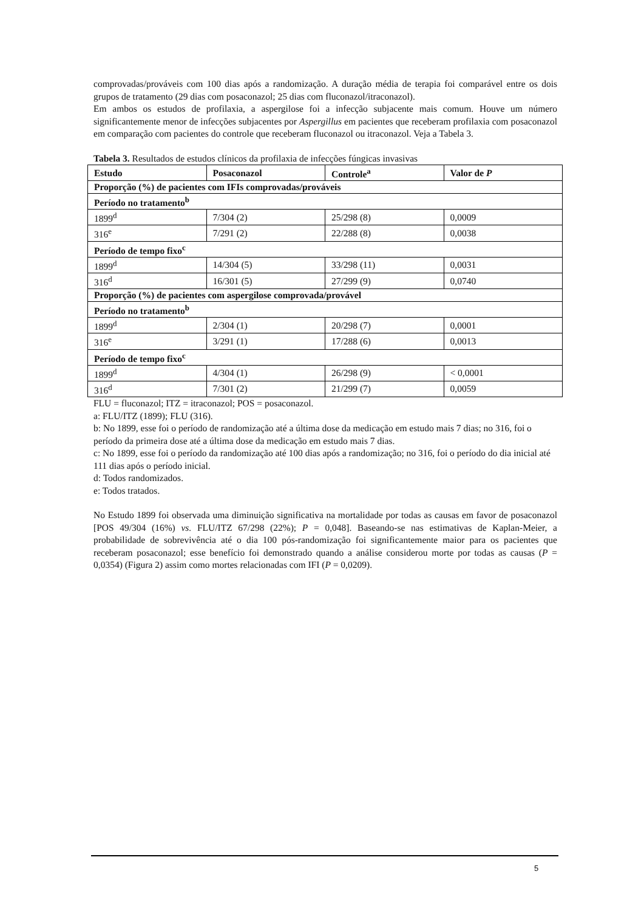comprovadas/prováveis com 100 dias após a randomização. A duração média de terapia foi comparável entre os dois grupos de tratamento (29 dias com posaconazol; 25 dias com fluconazol/itraconazol).
Em ambos os estudos de profilaxia, a aspergilose foi a infecção subjacente mais comum. Houve um número significantemente menor de infecções subjacentes por Aspergillus em pacientes que receberam profilaxia com posaconazol em comparação com pacientes do controle que receberam fluconazol ou itraconazol. Veja a Tabela 3.
Tabela 3. Resultados de estudos clínicos da profilaxia de infecções fúngicas invasivas
| Estudo | Posaconazol | Controle<sup>a</sup> | Valor de P |
| --- | --- | --- | --- |
| Proporção (%) de pacientes com IFIs comprovadas/prováveis | | | |
| Período no tratamento<sup>b</sup> | | | |
| 1899<sup>d</sup> | 7/304 (2) | 25/298 (8) | 0,0009 |
| 316<sup>e</sup> | 7/291 (2) | 22/288 (8) | 0,0038 |
| Período de tempo fixo<sup>c</sup> | | | |
| 1899<sup>d</sup> | 14/304 (5) | 33/298 (11) | 0,0031 |
| 316<sup>d</sup> | 16/301 (5) | 27/299 (9) | 0,0740 |
| Proporção (%) de pacientes com aspergilose comprovada/provável | | | |
| Período no tratamento<sup>b</sup> | | | |
| 1899<sup>d</sup> | 2/304 (1) | 20/298 (7) | 0,0001 |
| 316<sup>e</sup> | 3/291 (1) | 17/288 (6) | 0,0013 |
| Período de tempo fixo<sup>c</sup> | | | |
| 1899<sup>d</sup> | 4/304 (1) | 26/298 (9) | < 0,0001 |
| 316<sup>d</sup> | 7/301 (2) | 21/299 (7) | 0,0059 |
FLU = fluconazol; ITZ = itraconazol; POS = posaconazol.
a: FLU/ITZ (1899); FLU (316).
b: No 1899, esse foi o período de randomização até a última dose da medicação em estudo mais 7 dias; no 316, foi o período da primeira dose até a última dose da medicação em estudo mais 7 dias.
c: No 1899, esse foi o período da randomização até 100 dias após a randomização; no 316, foi o período do dia inicial até 111 dias após o período inicial.
d: Todos randomizados.
e: Todos tratados.
No Estudo 1899 foi observada uma diminuição significativa na mortalidade por todas as causas em favor de posaconazol [POS 49/304 (16%) vs. FLU/ITZ 67/298 (22%); P = 0,048]. Baseando-se nas estimativas de Kaplan-Meier, a probabilidade de sobrevivência até o dia 100 pós-randomização foi significantemente maior para os pacientes que receberam posaconazol; esse benefício foi demonstrado quando a análise considerou morte por todas as causas (P = 0,0354) (Figura 2) assim como mortes relacionadas com IFI (P = 0,0209).
5